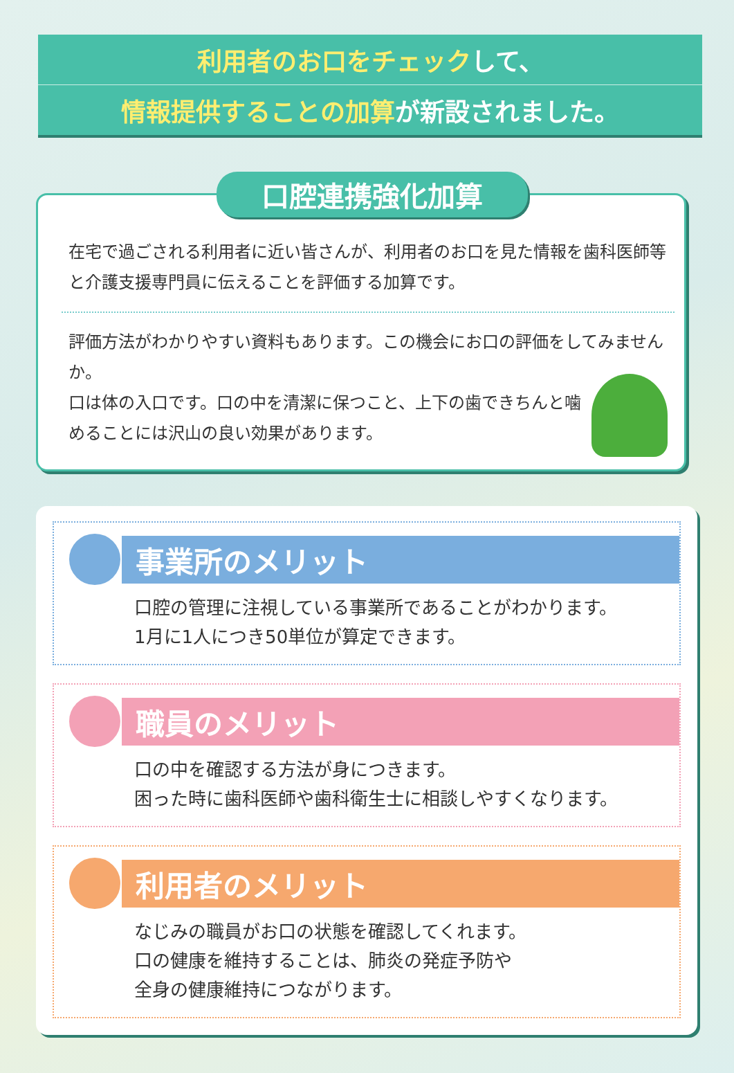利用者のお口をチェックして、
情報提供することの加算が新設されました。
口腔連携強化加算
在宅で過ごされる利用者に近い皆さんが、利用者のお口を見た情報を歯科医師等と介護支援専門員に伝えることを評価する加算です。
評価方法がわかりやすい資料もあります。この機会にお口の評価をしてみませんか。
口は体の入口です。口の中を清潔に保つこと、上下の歯できちんと噛めることには沢山の良い効果があります。
事業所のメリット
口腔の管理に注視している事業所であることがわかります。
1月に1人につき50単位が算定できます。
職員のメリット
口の中を確認する方法が身につきます。
困った時に歯科医師や歯科衛生士に相談しやすくなります。
利用者のメリット
なじみの職員がお口の状態を確認してくれます。
口の健康を維持することは、肺炎の発症予防や
全身の健康維持につながります。